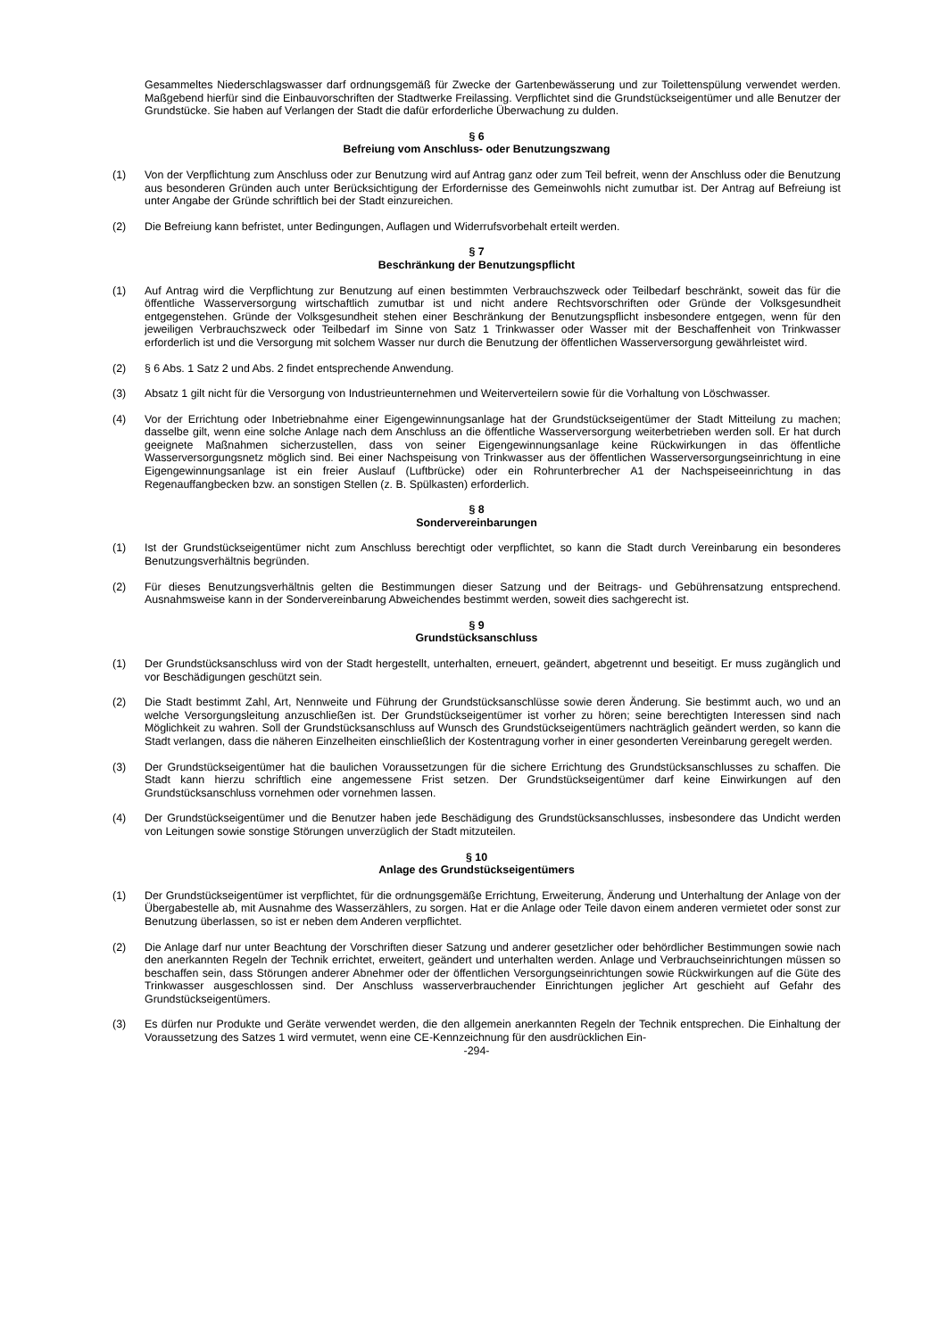Gesammeltes Niederschlagswasser darf ordnungsgemäß für Zwecke der Gartenbewässerung und zur Toilettenspülung verwendet werden. Maßgebend hierfür sind die Einbauvorschriften der Stadtwerke Freilassing. Verpflichtet sind die Grundstückseigentümer und alle Benutzer der Grundstücke. Sie haben auf Verlangen der Stadt die dafür erforderliche Überwachung zu dulden.
§ 6
Befreiung vom Anschluss- oder Benutzungszwang
(1) Von der Verpflichtung zum Anschluss oder zur Benutzung wird auf Antrag ganz oder zum Teil befreit, wenn der Anschluss oder die Benutzung aus besonderen Gründen auch unter Berücksichtigung der Erfordernisse des Gemeinwohls nicht zumutbar ist. Der Antrag auf Befreiung ist unter Angabe der Gründe schriftlich bei der Stadt einzureichen.
(2) Die Befreiung kann befristet, unter Bedingungen, Auflagen und Widerrufsvorbehalt erteilt werden.
§ 7
Beschränkung der Benutzungspflicht
(1) Auf Antrag wird die Verpflichtung zur Benutzung auf einen bestimmten Verbrauchszweck oder Teilbedarf beschränkt, soweit das für die öffentliche Wasserversorgung wirtschaftlich zumutbar ist und nicht andere Rechtsvorschriften oder Gründe der Volksgesundheit entgegenstehen. Gründe der Volksgesundheit stehen einer Beschränkung der Benutzungspflicht insbesondere entgegen, wenn für den jeweiligen Verbrauchszweck oder Teilbedarf im Sinne von Satz 1 Trinkwasser oder Wasser mit der Beschaffenheit von Trinkwasser erforderlich ist und die Versorgung mit solchem Wasser nur durch die Benutzung der öffentlichen Wasserversorgung gewährleistet wird.
(2) § 6 Abs. 1 Satz 2 und Abs. 2 findet entsprechende Anwendung.
(3) Absatz 1 gilt nicht für die Versorgung von Industrieunternehmen und Weiterverteilern sowie für die Vorhaltung von Löschwasser.
(4) Vor der Errichtung oder Inbetriebnahme einer Eigengewinnungsanlage hat der Grundstückseigentümer der Stadt Mitteilung zu machen; dasselbe gilt, wenn eine solche Anlage nach dem Anschluss an die öffentliche Wasserversorgung weiterbetrieben werden soll. Er hat durch geeignete Maßnahmen sicherzustellen, dass von seiner Eigengewinnungsanlage keine Rückwirkungen in das öffentliche Wasserversorgungsnetz möglich sind. Bei einer Nachspeisung von Trinkwasser aus der öffentlichen Wasserversorgungseinrichtung in eine Eigengewinnungsanlage ist ein freier Auslauf (Luftbrücke) oder ein Rohrunterbrecher A1 der Nachspeiseeinrichtung in das Regenauffangbecken bzw. an sonstigen Stellen (z. B. Spülkasten) erforderlich.
§ 8
Sondervereinbarungen
(1) Ist der Grundstückseigentümer nicht zum Anschluss berechtigt oder verpflichtet, so kann die Stadt durch Vereinbarung ein besonderes Benutzungsverhältnis begründen.
(2) Für dieses Benutzungsverhältnis gelten die Bestimmungen dieser Satzung und der Beitrags- und Gebührensatzung entsprechend. Ausnahmsweise kann in der Sondervereinbarung Abweichendes bestimmt werden, soweit dies sachgerecht ist.
§ 9
Grundstücksanschluss
(1) Der Grundstücksanschluss wird von der Stadt hergestellt, unterhalten, erneuert, geändert, abgetrennt und beseitigt. Er muss zugänglich und vor Beschädigungen geschützt sein.
(2) Die Stadt bestimmt Zahl, Art, Nennweite und Führung der Grundstücksanschlüsse sowie deren Änderung. Sie bestimmt auch, wo und an welche Versorgungsleitung anzuschließen ist. Der Grundstückseigentümer ist vorher zu hören; seine berechtigten Interessen sind nach Möglichkeit zu wahren. Soll der Grundstücksanschluss auf Wunsch des Grundstückseigentümers nachträglich geändert werden, so kann die Stadt verlangen, dass die näheren Einzelheiten einschließlich der Kostentragung vorher in einer gesonderten Vereinbarung geregelt werden.
(3) Der Grundstückseigentümer hat die baulichen Voraussetzungen für die sichere Errichtung des Grundstücksanschlusses zu schaffen. Die Stadt kann hierzu schriftlich eine angemessene Frist setzen. Der Grundstückseigentümer darf keine Einwirkungen auf den Grundstücksanschluss vornehmen oder vornehmen lassen.
(4) Der Grundstückseigentümer und die Benutzer haben jede Beschädigung des Grundstücksanschlusses, insbesondere das Undicht werden von Leitungen sowie sonstige Störungen unverzüglich der Stadt mitzuteilen.
§ 10
Anlage des Grundstückseigentümers
(1) Der Grundstückseigentümer ist verpflichtet, für die ordnungsgemäße Errichtung, Erweiterung, Änderung und Unterhaltung der Anlage von der Übergabestelle ab, mit Ausnahme des Wasserzählers, zu sorgen. Hat er die Anlage oder Teile davon einem anderen vermietet oder sonst zur Benutzung überlassen, so ist er neben dem Anderen verpflichtet.
(2) Die Anlage darf nur unter Beachtung der Vorschriften dieser Satzung und anderer gesetzlicher oder behördlicher Bestimmungen sowie nach den anerkannten Regeln der Technik errichtet, erweitert, geändert und unterhalten werden. Anlage und Verbrauchseinrichtungen müssen so beschaffen sein, dass Störungen anderer Abnehmer oder der öffentlichen Versorgungseinrichtungen sowie Rückwirkungen auf die Güte des Trinkwasser ausgeschlossen sind. Der Anschluss wasserverbrauchender Einrichtungen jeglicher Art geschieht auf Gefahr des Grundstückseigentümers.
(3) Es dürfen nur Produkte und Geräte verwendet werden, die den allgemein anerkannten Regeln der Technik entsprechen. Die Einhaltung der Voraussetzung des Satzes 1 wird vermutet, wenn eine CE-Kennzeichnung für den ausdrücklichen Ein-
-294-